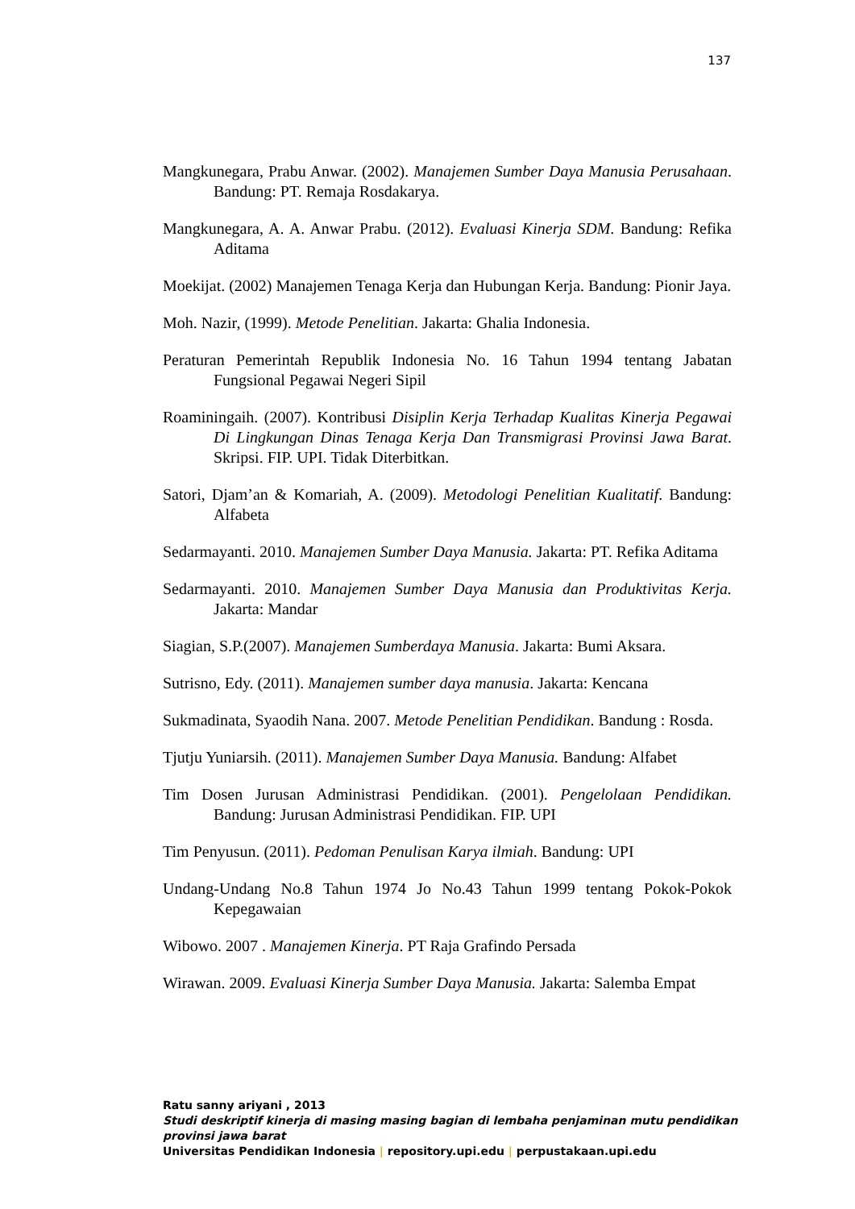137
Mangkunegara, Prabu Anwar. (2002). Manajemen Sumber Daya Manusia Perusahaan. Bandung: PT. Remaja Rosdakarya.
Mangkunegara, A. A. Anwar Prabu. (2012). Evaluasi Kinerja SDM. Bandung: Refika Aditama
Moekijat. (2002) Manajemen Tenaga Kerja dan Hubungan Kerja. Bandung: Pionir Jaya.
Moh. Nazir, (1999). Metode Penelitian. Jakarta: Ghalia Indonesia.
Peraturan Pemerintah Republik Indonesia No. 16 Tahun 1994 tentang Jabatan Fungsional Pegawai Negeri Sipil
Roaminingaih. (2007). Kontribusi Disiplin Kerja Terhadap Kualitas Kinerja Pegawai Di Lingkungan Dinas Tenaga Kerja Dan Transmigrasi Provinsi Jawa Barat. Skripsi. FIP. UPI. Tidak Diterbitkan.
Satori, Djam’an & Komariah, A. (2009). Metodologi Penelitian Kualitatif. Bandung: Alfabeta
Sedarmayanti. 2010. Manajemen Sumber Daya Manusia. Jakarta: PT. Refika Aditama
Sedarmayanti. 2010. Manajemen Sumber Daya Manusia dan Produktivitas Kerja. Jakarta: Mandar
Siagian, S.P.(2007). Manajemen Sumberdaya Manusia. Jakarta: Bumi Aksara.
Sutrisno, Edy. (2011). Manajemen sumber daya manusia. Jakarta: Kencana
Sukmadinata, Syaodih Nana. 2007. Metode Penelitian Pendidikan. Bandung : Rosda.
Tjutju Yuniarsih. (2011). Manajemen Sumber Daya Manusia. Bandung: Alfabet
Tim Dosen Jurusan Administrasi Pendidikan. (2001). Pengelolaan Pendidikan. Bandung: Jurusan Administrasi Pendidikan. FIP. UPI
Tim Penyusun. (2011). Pedoman Penulisan Karya ilmiah. Bandung: UPI
Undang-Undang No.8 Tahun 1974 Jo No.43 Tahun 1999 tentang Pokok-Pokok Kepegawaian
Wibowo. 2007 . Manajemen Kinerja. PT Raja Grafindo Persada
Wirawan. 2009. Evaluasi Kinerja Sumber Daya Manusia. Jakarta: Salemba Empat
Ratu sanny ariyani , 2013
Studi deskriptif kinerja di masing masing bagian di lembaha penjaminan mutu pendidikan provinsi jawa barat
Universitas Pendidikan Indonesia | repository.upi.edu | perpustakaan.upi.edu